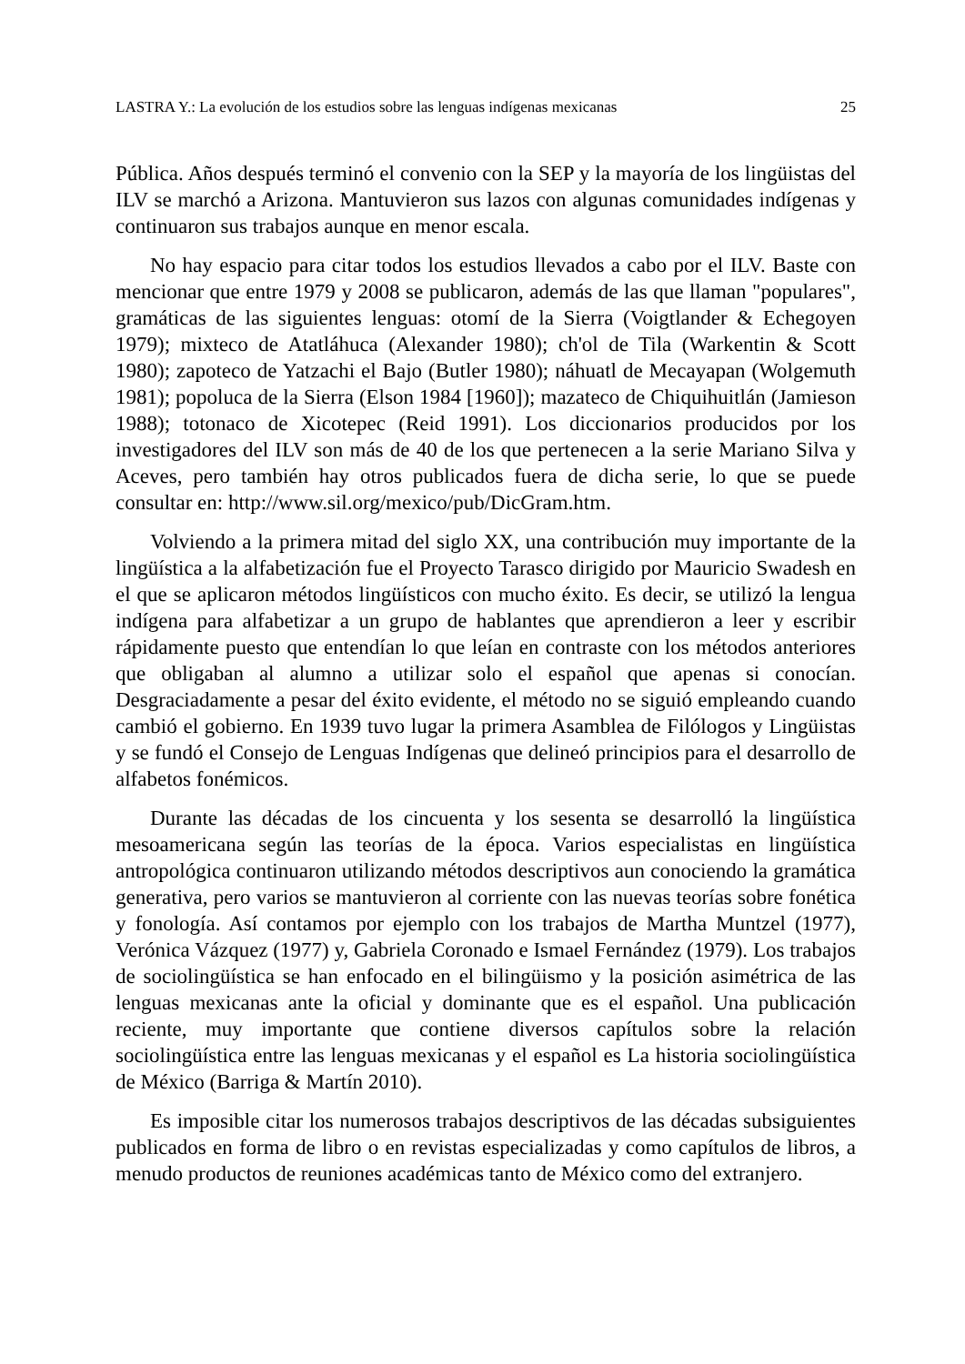LASTRA Y.: La evolución de los estudios sobre las lenguas indígenas mexicanas 25
Pública. Años después terminó el convenio con la SEP y la mayoría de los lingüistas del ILV se marchó a Arizona. Mantuvieron sus lazos con algunas comunidades indígenas y continuaron sus trabajos aunque en menor escala.
No hay espacio para citar todos los estudios llevados a cabo por el ILV. Baste con mencionar que entre 1979 y 2008 se publicaron, además de las que llaman "populares", gramáticas de las siguientes lenguas: otomí de la Sierra (Voigtlander & Echegoyen 1979); mixteco de Atatláhuca (Alexander 1980); ch'ol de Tila (Warkentin & Scott 1980); zapoteco de Yatzachi el Bajo (Butler 1980); náhuatl de Mecayapan (Wolgemuth 1981); popoluca de la Sierra (Elson 1984 [1960]); mazateco de Chiquihuitlán (Jamieson 1988); totonaco de Xicotepec (Reid 1991). Los diccionarios producidos por los investigadores del ILV son más de 40 de los que pertenecen a la serie Mariano Silva y Aceves, pero también hay otros publicados fuera de dicha serie, lo que se puede consultar en: http://www.sil.org/mexico/pub/DicGram.htm.
Volviendo a la primera mitad del siglo XX, una contribución muy importante de la lingüística a la alfabetización fue el Proyecto Tarasco dirigido por Mauricio Swadesh en el que se aplicaron métodos lingüísticos con mucho éxito. Es decir, se utilizó la lengua indígena para alfabetizar a un grupo de hablantes que aprendieron a leer y escribir rápidamente puesto que entendían lo que leían en contraste con los métodos anteriores que obligaban al alumno a utilizar solo el español que apenas si conocían. Desgraciadamente a pesar del éxito evidente, el método no se siguió empleando cuando cambió el gobierno. En 1939 tuvo lugar la primera Asamblea de Filólogos y Lingüistas y se fundó el Consejo de Lenguas Indígenas que delineó principios para el desarrollo de alfabetos fonémicos.
Durante las décadas de los cincuenta y los sesenta se desarrolló la lingüística mesoamericana según las teorías de la época. Varios especialistas en lingüística antropológica continuaron utilizando métodos descriptivos aun conociendo la gramática generativa, pero varios se mantuvieron al corriente con las nuevas teorías sobre fonética y fonología. Así contamos por ejemplo con los trabajos de Martha Muntzel (1977), Verónica Vázquez (1977) y, Gabriela Coronado e Ismael Fernández (1979). Los trabajos de sociolingüística se han enfocado en el bilingüismo y la posición asimétrica de las lenguas mexicanas ante la oficial y dominante que es el español. Una publicación reciente, muy importante que contiene diversos capítulos sobre la relación sociolingüística entre las lenguas mexicanas y el español es La historia sociolingüística de México (Barriga & Martín 2010).
Es imposible citar los numerosos trabajos descriptivos de las décadas subsiguientes publicados en forma de libro o en revistas especializadas y como capítulos de libros, a menudo productos de reuniones académicas tanto de México como del extranjero.